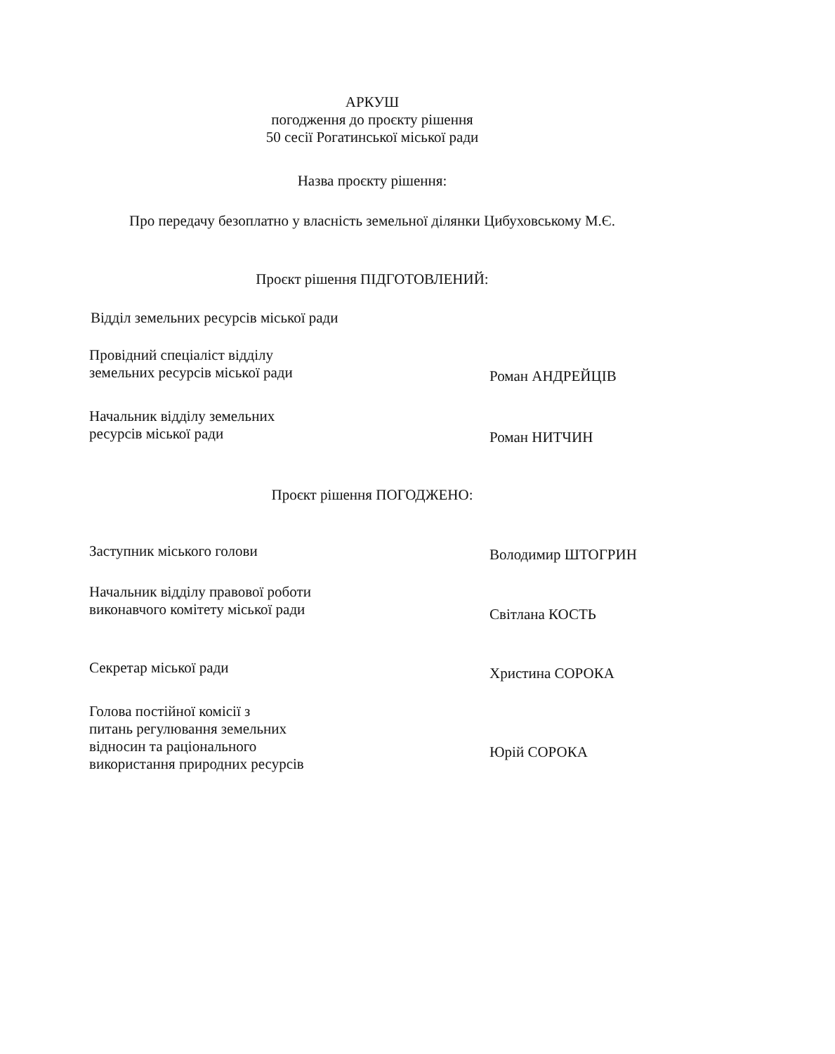АРКУШ
погодження до проєкту рішення
50 сесії Рогатинської міської ради
Назва проєкту рішення:
Про передачу безоплатно у власність земельної ділянки Цибуховському М.Є.
Проєкт рішення ПІДГОТОВЛЕНИЙ:
Відділ земельних ресурсів міської ради
Провідний спеціаліст відділу
земельних ресурсів міської ради
Роман АНДРЕЙЦІВ
Начальник відділу земельних
ресурсів міської ради
Роман НИТЧИН
Проєкт рішення ПОГОДЖЕНО:
Заступник міського голови
Володимир ШТОГРИН
Начальник відділу правової роботи
виконавчого комітету міської ради
Світлана КОСТЬ
Секретар міської ради
Христина СОРОКА
Голова постійної комісії з
питань регулювання земельних
відносин та раціонального
використання природних ресурсів
Юрій СОРОКА